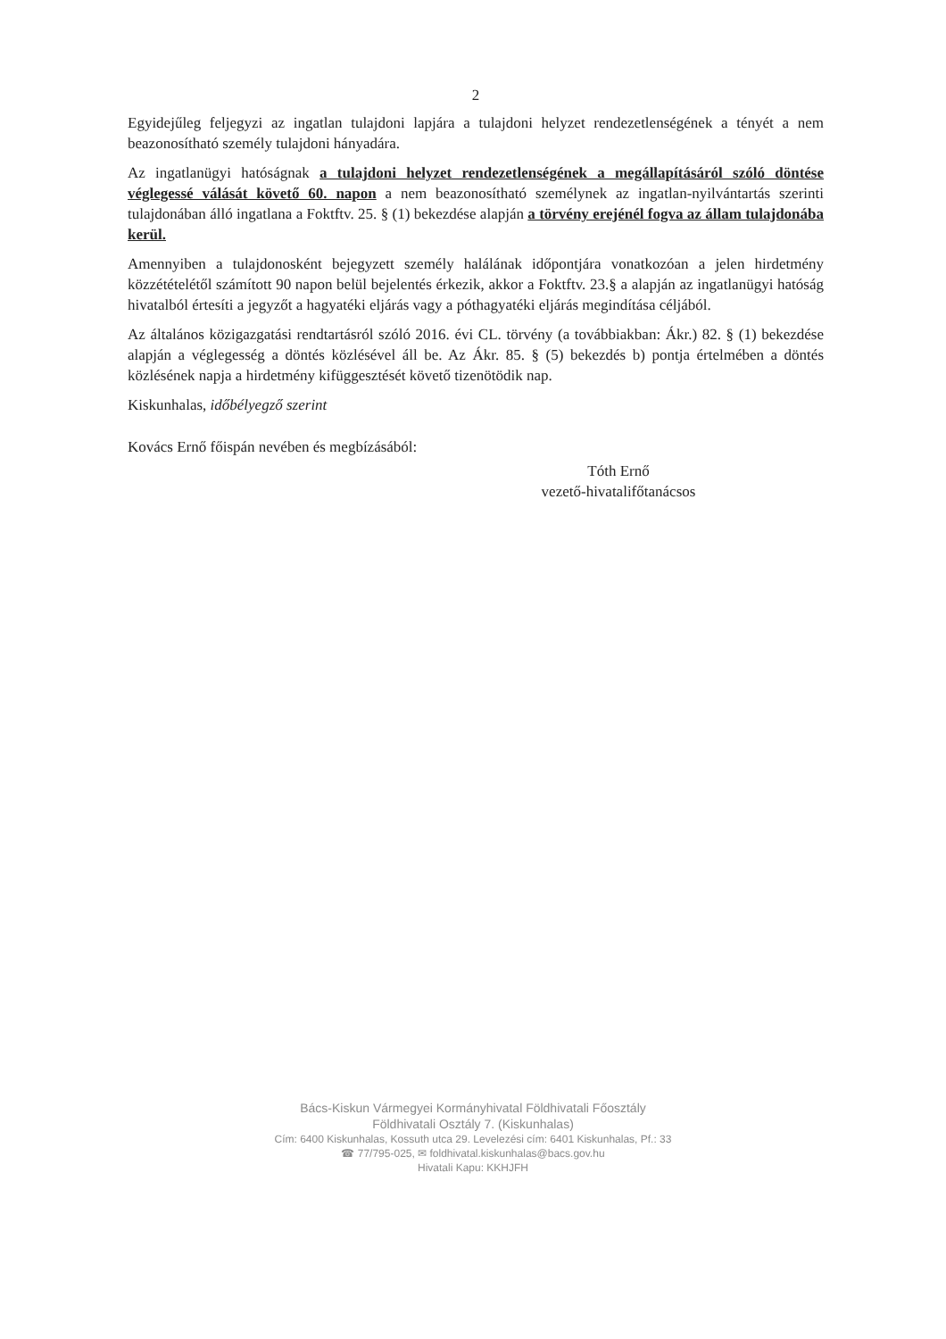2
Egyidejűleg feljegyzi az ingatlan tulajdoni lapjára a tulajdoni helyzet rendezetlenségének a tényét a nem beazonosítható személy tulajdoni hányadára.
Az ingatlanügyi hatóságnak a tulajdoni helyzet rendezetlenségének a megállapításáról szóló döntése véglegessé válását követő 60. napon a nem beazonosítható személynek az ingatlan-nyilvántartás szerinti tulajdonában álló ingatlana a Foktftv. 25. § (1) bekezdése alapján a törvény erejénél fogva az állam tulajdonába kerül.
Amennyiben a tulajdonosként bejegyzett személy halálának időpontjára vonatkozóan a jelen hirdetmény közzétételétől számított 90 napon belül bejelentés érkezik, akkor a Foktftv. 23.§ a alapján az ingatlanügyi hatóság hivatalból értesíti a jegyzőt a hagyatéki eljárás vagy a póthagyatéki eljárás megindítása céljából.
Az általános közigazgatási rendtartásról szóló 2016. évi CL. törvény (a továbbiakban: Ákr.) 82. § (1) bekezdése alapján a véglegesség a döntés közlésével áll be. Az Ákr. 85. § (5) bekezdés b) pontja értelmében a döntés közlésének napja a hirdetmény kifüggesztését követő tizenötödik nap.
Kiskunhalas, időbélyegző szerint
Kovács Ernő főispán nevében és megbízásából:
Tóth Ernő
vezető-hivatalifőtanácsos
Bács-Kiskun Vármegyei Kormányhivatal Földhivatali Főosztály
Földhivatali Osztály 7. (Kiskunhalas)
Cím: 6400 Kiskunhalas, Kossuth utca 29. Levelezési cím: 6401 Kiskunhalas, Pf.: 33
☎ 77/795-025, ✉ foldhivatal.kiskunhalas@bacs.gov.hu
Hivatali Kapu: KKHJFH